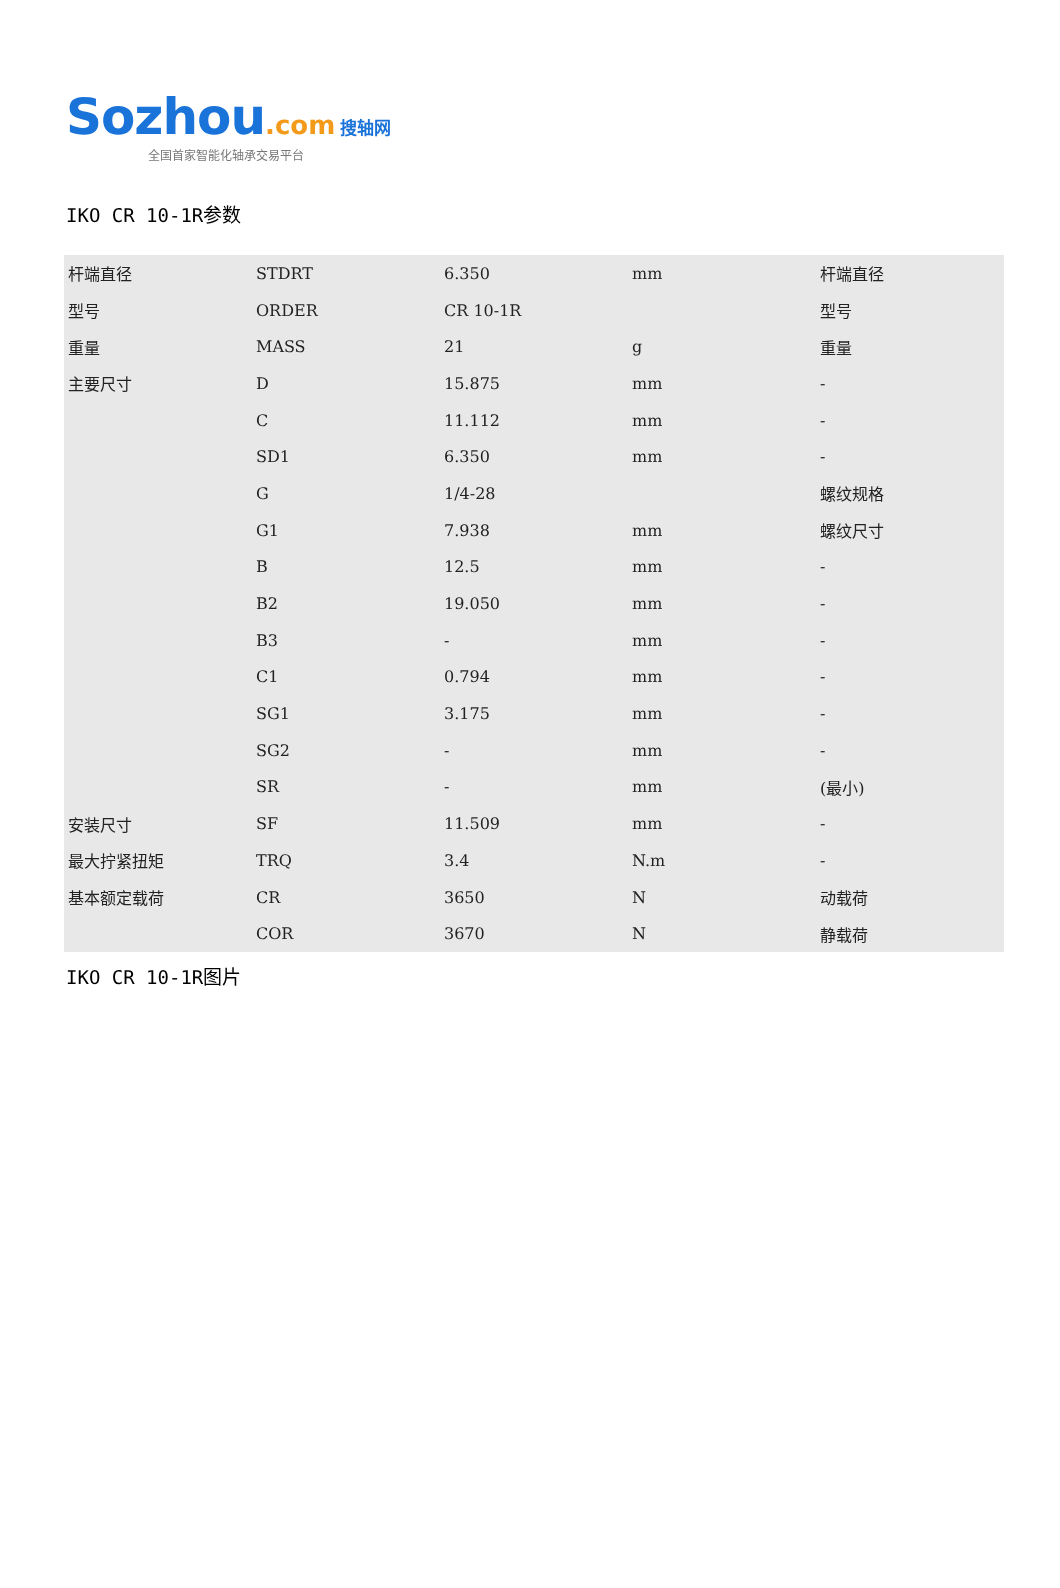Sozhou.com 搜轴网
全国首家智能化轴承交易平台
IKO CR 10-1R参数
| 杆端直径 | STDRT | 6.350 | mm | 杆端直径 |
| 型号 | ORDER | CR 10-1R | | 型号 |
| 重量 | MASS | 21 | g | 重量 |
| 主要尺寸 | D | 15.875 | mm | - |
| | C | 11.112 | mm | - |
| | SD1 | 6.350 | mm | - |
| | G | 1/4-28 | | 螺纹规格 |
| | G1 | 7.938 | mm | 螺纹尺寸 |
| | B | 12.5 | mm | - |
| | B2 | 19.050 | mm | - |
| | B3 | - | mm | - |
| | C1 | 0.794 | mm | - |
| | SG1 | 3.175 | mm | - |
| | SG2 | - | mm | - |
| | SR | - | mm | (最小) |
| 安装尺寸 | SF | 11.509 | mm | - |
| 最大拧紧扭矩 | TRQ | 3.4 | N.m | - |
| 基本额定载荷 | CR | 3650 | N | 动载荷 |
| | COR | 3670 | N | 静载荷 |
IKO CR 10-1R图片